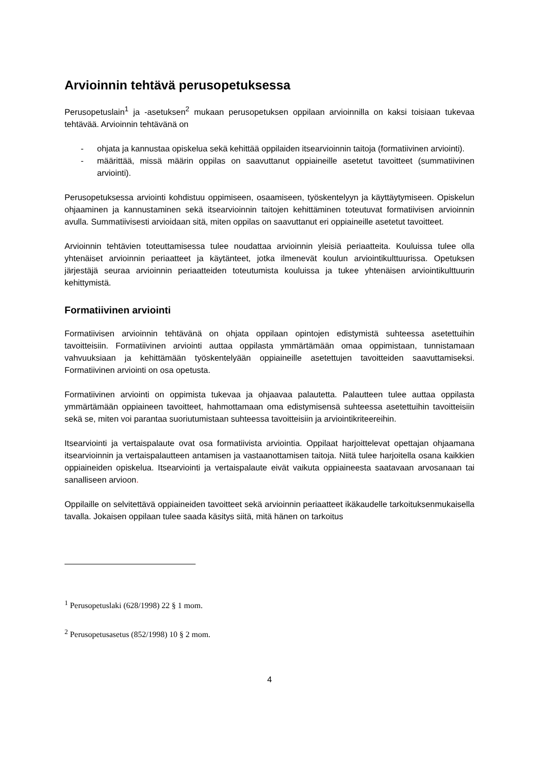Arvioinnin tehtävä perusopetuksessa
Perusopetuslain<sup>1</sup> ja -asetuksen<sup>2</sup> mukaan perusopetuksen oppilaan arvioinnilla on kaksi toisiaan tukevaa tehtävää. Arvioinnin tehtävänä on
- ohjata ja kannustaa opiskelua sekä kehittää oppilaiden itsearvioinnin taitoja (formatiivinen arviointi).
- määrittää, missä määrin oppilas on saavuttanut oppiaineille asetetut tavoitteet (summatiivinen arviointi).
Perusopetuksessa arviointi kohdistuu oppimiseen, osaamiseen, työskentelyyn ja käyttäytymiseen. Opiskelun ohjaaminen ja kannustaminen sekä itsearvioinnin taitojen kehittäminen toteutuvat formatiivisen arvioinnin avulla. Summatiivisesti arvioidaan sitä, miten oppilas on saavuttanut eri oppiaineille asetetut tavoitteet.
Arvioinnin tehtävien toteuttamisessa tulee noudattaa arvioinnin yleisiä periaatteita. Kouluissa tulee olla yhtenäiset arvioinnin periaatteet ja käytänteet, jotka ilmenevät koulun arviointikulttuurissa. Opetuksen järjestäjä seuraa arvioinnin periaatteiden toteutumista kouluissa ja tukee yhtenäisen arviointikulttuurin kehittymistä.
Formatiivinen arviointi
Formatiivisen arvioinnin tehtävänä on ohjata oppilaan opintojen edistymistä suhteessa asetettuihin tavoitteisiin. Formatiivinen arviointi auttaa oppilasta ymmärtämään omaa oppimistaan, tunnistamaan vahvuuksiaan ja kehittämään työskentelyään oppiaineille asetettujen tavoitteiden saavuttamiseksi. Formatiivinen arviointi on osa opetusta.
Formatiivinen arviointi on oppimista tukevaa ja ohjaavaa palautetta. Palautteen tulee auttaa oppilasta ymmärtämään oppiaineen tavoitteet, hahmottamaan oma edistymisensä suhteessa asetettuihin tavoitteisiin sekä se, miten voi parantaa suoriutumistaan suhteessa tavoitteisiin ja arviointikriteereihin.
Itsearviointi ja vertaispalaute ovat osa formatiivista arviointia. Oppilaat harjoittelevat opettajan ohjaamana itsearvioinnin ja vertaispalautteen antamisen ja vastaanottamisen taitoja. Niitä tulee harjoitella osana kaikkien oppiaineiden opiskelua. Itsearviointi ja vertaispalaute eivät vaikuta oppiaineesta saatavaan arvosanaan tai sanalliseen arvioon.
Oppilaille on selvitettävä oppiaineiden tavoitteet sekä arvioinnin periaatteet ikäkaudelle tarkoituksenmukaisella tavalla. Jokaisen oppilaan tulee saada käsitys siitä, mitä hänen on tarkoitus
<sup>1</sup> Perusopetuslaki (628/1998) 22 § 1 mom.
<sup>2</sup> Perusopetusasetus (852/1998) 10 § 2 mom.
4